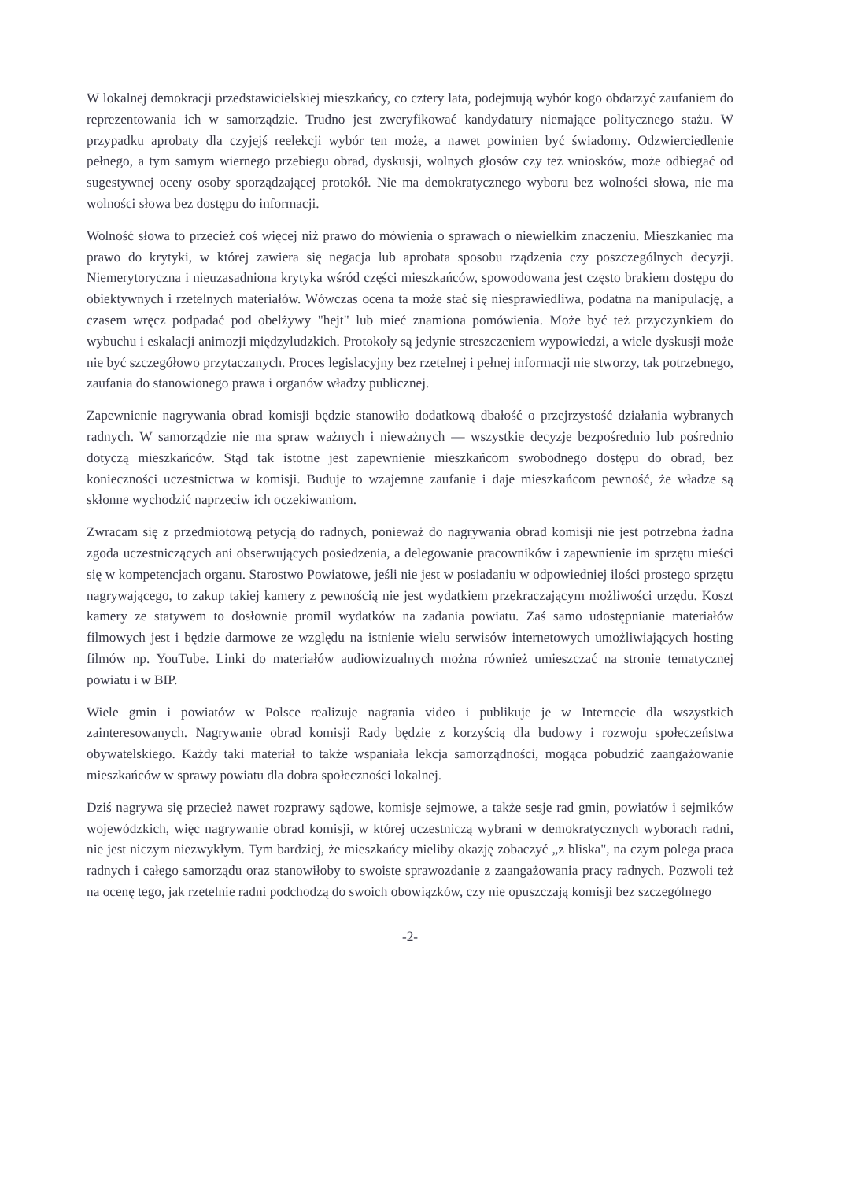W lokalnej demokracji przedstawicielskiej mieszkańcy, co cztery lata, podejmują wybór kogo obdarzyć zaufaniem do reprezentowania ich w samorządzie. Trudno jest zweryfikować kandydatury niemające politycznego stażu. W przypadku aprobaty dla czyjejś reelekcji wybór ten może, a nawet powinien być świadomy. Odzwierciedlenie pełnego, a tym samym wiernego przebiegu obrad, dyskusji, wolnych głosów czy też wniosków, może odbiegać od sugestywnej oceny osoby sporządzającej protokół. Nie ma demokratycznego wyboru bez wolności słowa, nie ma wolności słowa bez dostępu do informacji.
Wolność słowa to przecież coś więcej niż prawo do mówienia o sprawach o niewielkim znaczeniu. Mieszkaniec ma prawo do krytyki, w której zawiera się negacja lub aprobata sposobu rządzenia czy poszczególnych decyzji. Niemerytoryczna i nieuzasadniona krytyka wśród części mieszkańców, spowodowana jest często brakiem dostępu do obiektywnych i rzetelnych materiałów. Wówczas ocena ta może stać się niesprawiedliwa, podatna na manipulację, a czasem wręcz podpadać pod obelżywy "hejt" lub mieć znamiona pomówienia. Może być też przyczynkiem do wybuchu i eskalacji animozji międzyludzkich. Protokoły są jedynie streszczeniem wypowiedzi, a wiele dyskusji może nie być szczegółowo przytaczanych. Proces legislacyjny bez rzetelnej i pełnej informacji nie stworzy, tak potrzebnego, zaufania do stanowionego prawa i organów władzy publicznej.
Zapewnienie nagrywania obrad komisji będzie stanowiło dodatkową dbałość o przejrzystość działania wybranych radnych. W samorządzie nie ma spraw ważnych i nieważnych — wszystkie decyzje bezpośrednio lub pośrednio dotyczą mieszkańców. Stąd tak istotne jest zapewnienie mieszkańcom swobodnego dostępu do obrad, bez konieczności uczestnictwa w komisji. Buduje to wzajemne zaufanie i daje mieszkańcom pewność, że władze są skłonne wychodzić naprzeciw ich oczekiwaniom.
Zwracam się z przedmiotową petycją do radnych, ponieważ do nagrywania obrad komisji nie jest potrzebna żadna zgoda uczestniczących ani obserwujących posiedzenia, a delegowanie pracowników i zapewnienie im sprzętu mieści się w kompetencjach organu. Starostwo Powiatowe, jeśli nie jest w posiadaniu w odpowiedniej ilości prostego sprzętu nagrywającego, to zakup takiej kamery z pewnością nie jest wydatkiem przekraczającym możliwości urzędu. Koszt kamery ze statywem to dosłownie promil wydatków na zadania powiatu. Zaś samo udostępnianie materiałów filmowych jest i będzie darmowe ze względu na istnienie wielu serwisów internetowych umożliwiających hosting filmów np. YouTube. Linki do materiałów audiowizualnych można również umieszczać na stronie tematycznej powiatu i w BIP.
Wiele gmin i powiatów w Polsce realizuje nagrania video i publikuje je w Internecie dla wszystkich zainteresowanych. Nagrywanie obrad komisji Rady będzie z korzyścią dla budowy i rozwoju społeczeństwa obywatelskiego. Każdy taki materiał to także wspaniała lekcja samorządności, mogąca pobudzić zaangażowanie mieszkańców w sprawy powiatu dla dobra społeczności lokalnej.
Dziś nagrywa się przecież nawet rozprawy sądowe, komisje sejmowe, a także sesje rad gmin, powiatów i sejmików wojewódzkich, więc nagrywanie obrad komisji, w której uczestniczą wybrani w demokratycznych wyborach radni, nie jest niczym niezwykłym. Tym bardziej, że mieszkańcy mieliby okazję zobaczyć „z bliska", na czym polega praca radnych i całego samorządu oraz stanowiłoby to swoiste sprawozdanie z zaangażowania pracy radnych. Pozwoli też na ocenę tego, jak rzetelnie radni podchodzą do swoich obowiązków, czy nie opuszczają komisji bez szczególnego
-2-